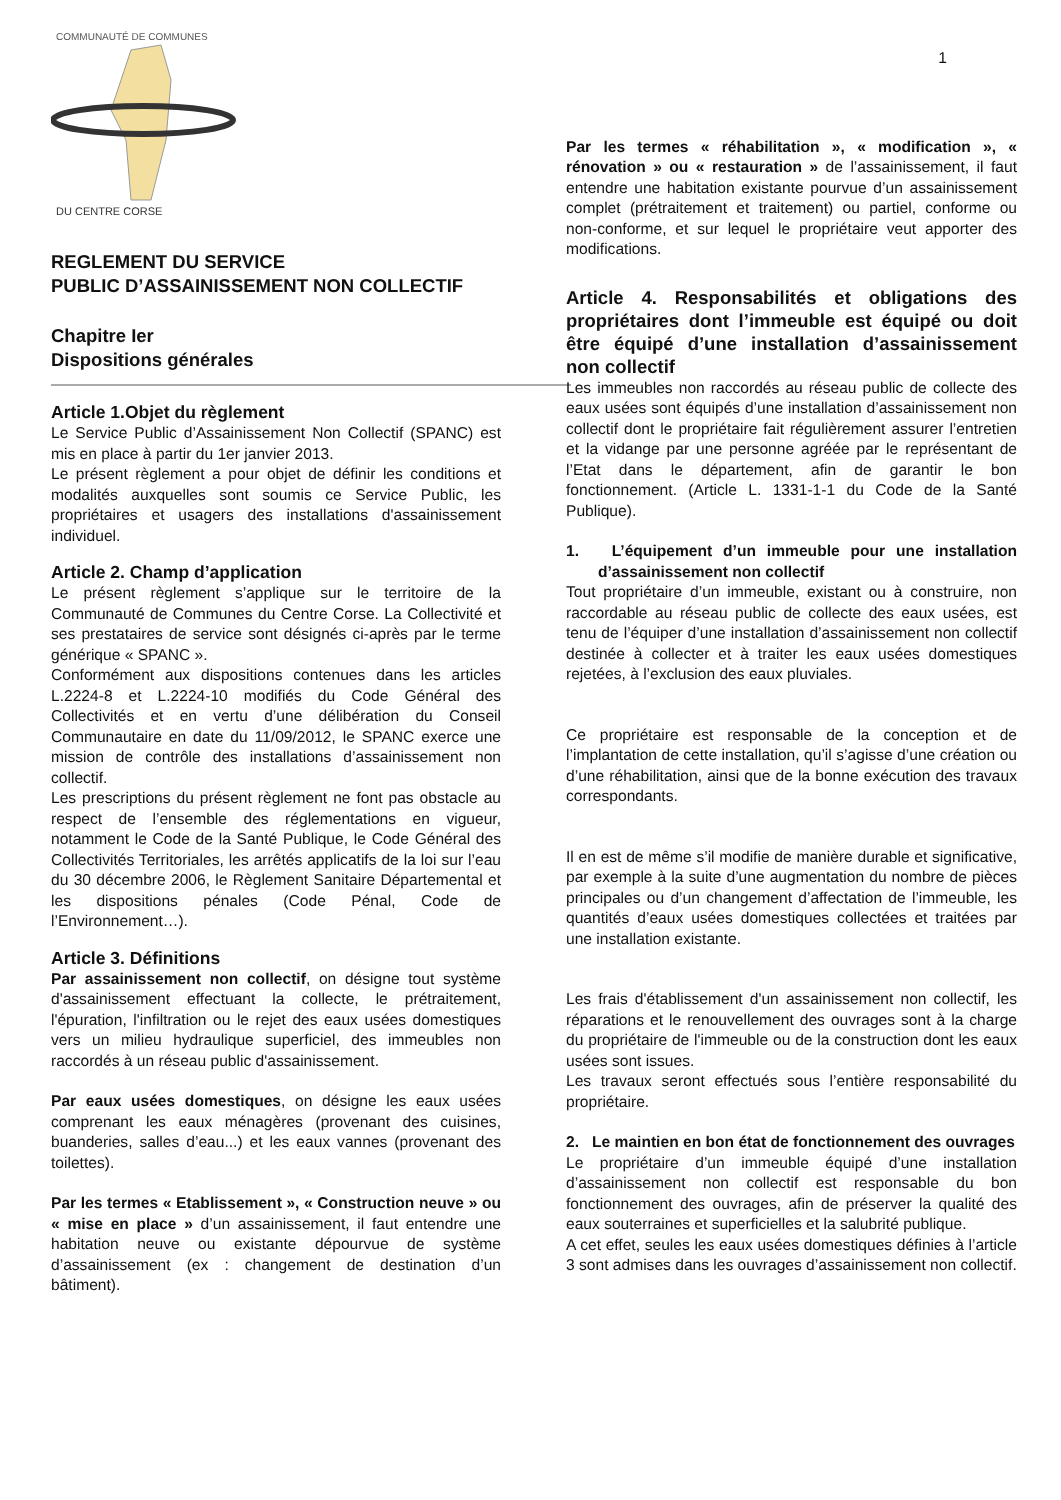COMMUNAUTÉ DE COMMUNES
DU CENTRE CORSE
REGLEMENT DU SERVICE
PUBLIC D’ASSAINISSEMENT NON COLLECTIF
Chapitre Ier
Dispositions générales
Article 1.Objet du règlement
Le Service Public d’Assainissement Non Collectif (SPANC) est mis en place à partir du 1er janvier 2013.
Le présent règlement a pour objet de définir les conditions et modalités auxquelles sont soumis ce Service Public, les propriétaires et usagers des installations d'assainissement individuel.
Article 2. Champ d’application
Le présent règlement s’applique sur le territoire de la Communauté de Communes du Centre Corse. La Collectivité et ses prestataires de service sont désignés ci-après par le terme générique « SPANC ».
Conformément aux dispositions contenues dans les articles L.2224-8 et L.2224-10 modifiés du Code Général des Collectivités et en vertu d’une délibération du Conseil Communautaire en date du 11/09/2012, le SPANC exerce une mission de contrôle des installations d’assainissement non collectif.
Les prescriptions du présent règlement ne font pas obstacle au respect de l’ensemble des réglementations en vigueur, notamment le Code de la Santé Publique, le Code Général des Collectivités Territoriales, les arrêtés applicatifs de la loi sur l’eau du 30 décembre 2006, le Règlement Sanitaire Départemental et les dispositions pénales (Code Pénal, Code de l’Environnement…).
Article 3. Définitions
Par assainissement non collectif, on désigne tout système d'assainissement effectuant la collecte, le prétraitement, l'épuration, l'infiltration ou le rejet des eaux usées domestiques vers un milieu hydraulique superficiel, des immeubles non raccordés à un réseau public d'assainissement.
Par eaux usées domestiques, on désigne les eaux usées comprenant les eaux ménagères (provenant des cuisines, buanderies, salles d’eau...) et les eaux vannes (provenant des toilettes).
Par les termes « Etablissement », « Construction neuve » ou « mise en place » d’un assainissement, il faut entendre une habitation neuve ou existante dépourvue de système d’assainissement (ex : changement de destination d’un bâtiment).
1
Par les termes « réhabilitation », « modification », « rénovation » ou « restauration » de l’assainissement, il faut entendre une habitation existante pourvue d’un assainissement complet (prétraitement et traitement) ou partiel, conforme ou non-conforme, et sur lequel le propriétaire veut apporter des modifications.
Article 4. Responsabilités et obligations des propriétaires dont l’immeuble est équipé ou doit être équipé d’une installation d’assainissement non collectif
Les immeubles non raccordés au réseau public de collecte des eaux usées sont équipés d’une installation d’assainissement non collectif dont le propriétaire fait régulièrement assurer l’entretien et la vidange par une personne agréée par le représentant de l’Etat dans le département, afin de garantir le bon fonctionnement. (Article L. 1331-1-1 du Code de la Santé Publique).
1. L’équipement d’un immeuble pour une installation d’assainissement non collectif
Tout propriétaire d’un immeuble, existant ou à construire, non raccordable au réseau public de collecte des eaux usées, est tenu de l’équiper d’une installation d’assainissement non collectif destinée à collecter et à traiter les eaux usées domestiques rejetées, à l’exclusion des eaux pluviales.
Ce propriétaire est responsable de la conception et de l’implantation de cette installation, qu’il s’agisse d’une création ou d’une réhabilitation, ainsi que de la bonne exécution des travaux correspondants.
Il en est de même s’il modifie de manière durable et significative, par exemple à la suite d’une augmentation du nombre de pièces principales ou d’un changement d’affectation de l’immeuble, les quantités d’eaux usées domestiques collectées et traitées par une installation existante.
Les frais d'établissement d'un assainissement non collectif, les réparations et le renouvellement des ouvrages sont à la charge du propriétaire de l'immeuble ou de la construction dont les eaux usées sont issues.
Les travaux seront effectués sous l’entière responsabilité du propriétaire.
2. Le maintien en bon état de fonctionnement des ouvrages
Le propriétaire d’un immeuble équipé d’une installation d’assainissement non collectif est responsable du bon fonctionnement des ouvrages, afin de préserver la qualité des eaux souterraines et superficielles et la salubrité publique.
A cet effet, seules les eaux usées domestiques définies à l’article 3 sont admises dans les ouvrages d’assainissement non collectif.